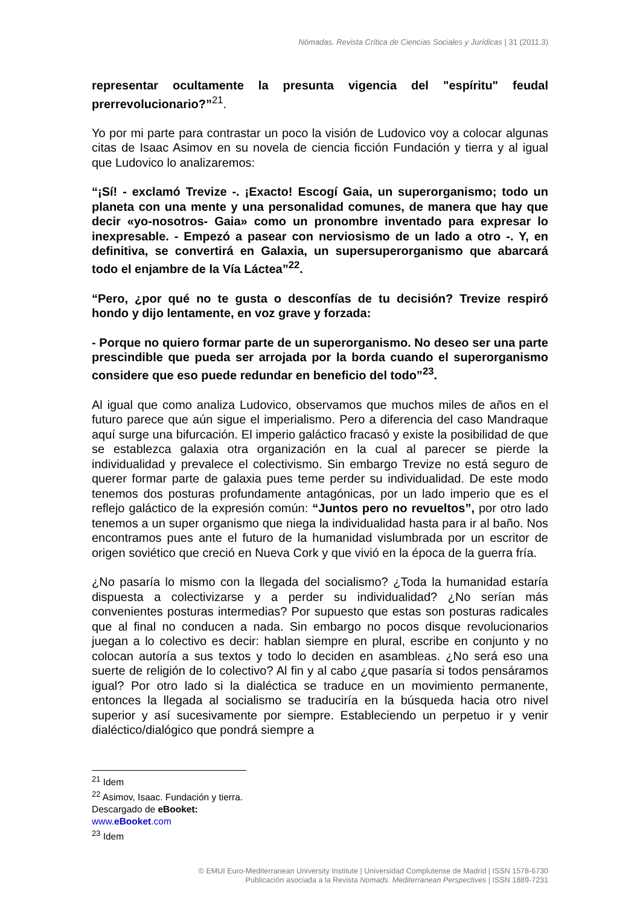Nómadas. Revista Crítica de Ciencias Sociales y Jurídicas | 31 (2011.3)
representar ocultamente la presunta vigencia del "espíritu" feudal prerrevolucionario?”<sup>21</sup>.
Yo por mi parte para contrastar un poco la visión de Ludovico voy a colocar algunas citas de Isaac Asimov en su novela de ciencia ficción Fundación y tierra y al igual que Ludovico lo analizaremos:
“¡Sí! - exclamó Trevize -. ¡Exacto! Escogí Gaia, un superorganismo; todo un planeta con una mente y una personalidad comunes, de manera que hay que decir «yo-nosotros- Gaia» como un pronombre inventado para expresar lo inexpresable. - Empezó a pasear con nerviosismo de un lado a otro -. Y, en definitiva, se convertirá en Galaxia, un supersuperorganismo que abarcará todo el enjambre de la Vía Láctea”<sup>22</sup>.
“Pero, ¿por qué no te gusta o desconfías de tu decisión? Trevize respiró hondo y dijo lentamente, en voz grave y forzada:
- Porque no quiero formar parte de un superorganismo. No deseo ser una parte prescindible que pueda ser arrojada por la borda cuando el superorganismo considere que eso puede redundar en beneficio del todo”<sup>23</sup>.
Al igual que como analiza Ludovico, observamos que muchos miles de años en el futuro parece que aún sigue el imperialismo. Pero a diferencia del caso Mandraque aquí surge una bifurcación. El imperio galáctico fracasó y existe la posibilidad de que se establezca galaxia otra organización en la cual al parecer se pierde la individualidad y prevalece el colectivismo. Sin embargo Trevize no está seguro de querer formar parte de galaxia pues teme perder su individualidad. De este modo tenemos dos posturas profundamente antagónicas, por un lado imperio que es el reflejo galáctico de la expresión común: “Juntos pero no revueltos”, por otro lado tenemos a un super organismo que niega la individualidad hasta para ir al baño. Nos encontramos pues ante el futuro de la humanidad vislumbrada por un escritor de origen soviético que creció en Nueva Cork y que vivió en la época de la guerra fría.
¿No pasaría lo mismo con la llegada del socialismo? ¿Toda la humanidad estaría dispuesta a colectivizarse y a perder su individualidad? ¿No serían más convenientes posturas intermedias? Por supuesto que estas son posturas radicales que al final no conducen a nada. Sin embargo no pocos disque revolucionarios juegan a lo colectivo es decir: hablan siempre en plural, escribe en conjunto y no colocan autoría a sus textos y todo lo deciden en asambleas. ¿No será eso una suerte de religión de lo colectivo? Al fin y al cabo ¿que pasaría si todos pensáramos igual? Por otro lado si la dialéctica se traduce en un movimiento permanente, entonces la llegada al socialismo se traduciría en la búsqueda hacia otro nivel superior y así sucesivamente por siempre. Estableciendo un perpetuo ir y venir dialéctico/dialógico que pondrá siempre a
<sup>21</sup> Idem
<sup>22</sup> Asimov, Isaac. Fundación y tierra. Descargado de eBooket: www.eBooket.com
<sup>23</sup> Idem
© EMUI Euro-Mediterranean University Institute | Universidad Complutense de Madrid | ISSN 1578-6730
Publicación asociada a la Revista Nomads. Mediterranean Perspectives | ISSN 1889-7231